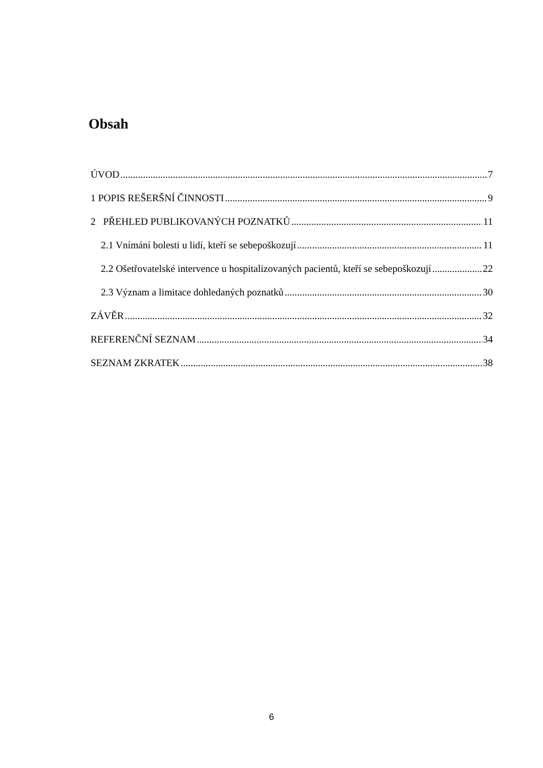Obsah
ÚVOD 7
1 POPIS REŠERŠNÍ ČINNOSTI 9
2 PŘEHLED PUBLIKOVANÝCH POZNATKŮ 11
2.1 Vnímání bolesti u lidí, kteří se sebepoškozují 11
2.2 Ošetřovatelské intervence u hospitalizovaných pacientů, kteří se sebepoškozují 22
2.3 Význam a limitace dohledaných poznatků 30
ZÁVĚR 32
REFERENČNÍ SEZNAM 34
SEZNAM ZKRATEK 38
6